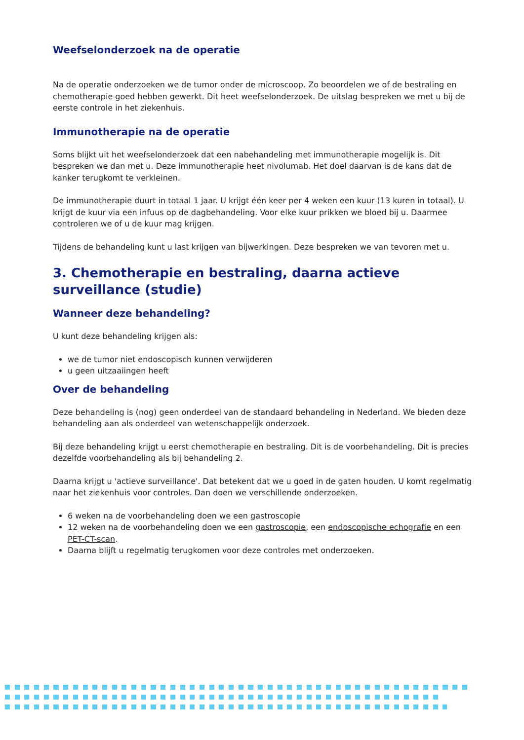Weefselonderzoek na de operatie
Na de operatie onderzoeken we de tumor onder de microscoop. Zo beoordelen we of de bestraling en chemotherapie goed hebben gewerkt. Dit heet weefselonderzoek. De uitslag bespreken we met u bij de eerste controle in het ziekenhuis.
Immunotherapie na de operatie
Soms blijkt uit het weefselonderzoek dat een nabehandeling met immunotherapie mogelijk is. Dit bespreken we dan met u. Deze immunotherapie heet nivolumab. Het doel daarvan is de kans dat de kanker terugkomt te verkleinen.
De immunotherapie duurt in totaal 1 jaar. U krijgt één keer per 4 weken een kuur (13 kuren in totaal). U krijgt de kuur via een infuus op de dagbehandeling. Voor elke kuur prikken we bloed bij u. Daarmee controleren we of u de kuur mag krijgen.
Tijdens de behandeling kunt u last krijgen van bijwerkingen. Deze bespreken we van tevoren met u.
3. Chemotherapie en bestraling, daarna actieve surveillance (studie)
Wanneer deze behandeling?
U kunt deze behandeling krijgen als:
we de tumor niet endoscopisch kunnen verwijderen
u geen uitzaaiingen heeft
Over de behandeling
Deze behandeling is (nog) geen onderdeel van de standaard behandeling in Nederland. We bieden deze behandeling aan als onderdeel van wetenschappelijk onderzoek.
Bij deze behandeling krijgt u eerst chemotherapie en bestraling. Dit is de voorbehandeling. Dit is precies dezelfde voorbehandeling als bij behandeling 2.
Daarna krijgt u 'actieve surveillance'. Dat betekent dat we u goed in de gaten houden. U komt regelmatig naar het ziekenhuis voor controles. Dan doen we verschillende onderzoeken.
6 weken na de voorbehandeling doen we een gastroscopie
12 weken na de voorbehandeling doen we een gastroscopie, een endoscopische echografie en een PET-CT-scan.
Daarna blijft u regelmatig terugkomen voor deze controles met onderzoeken.